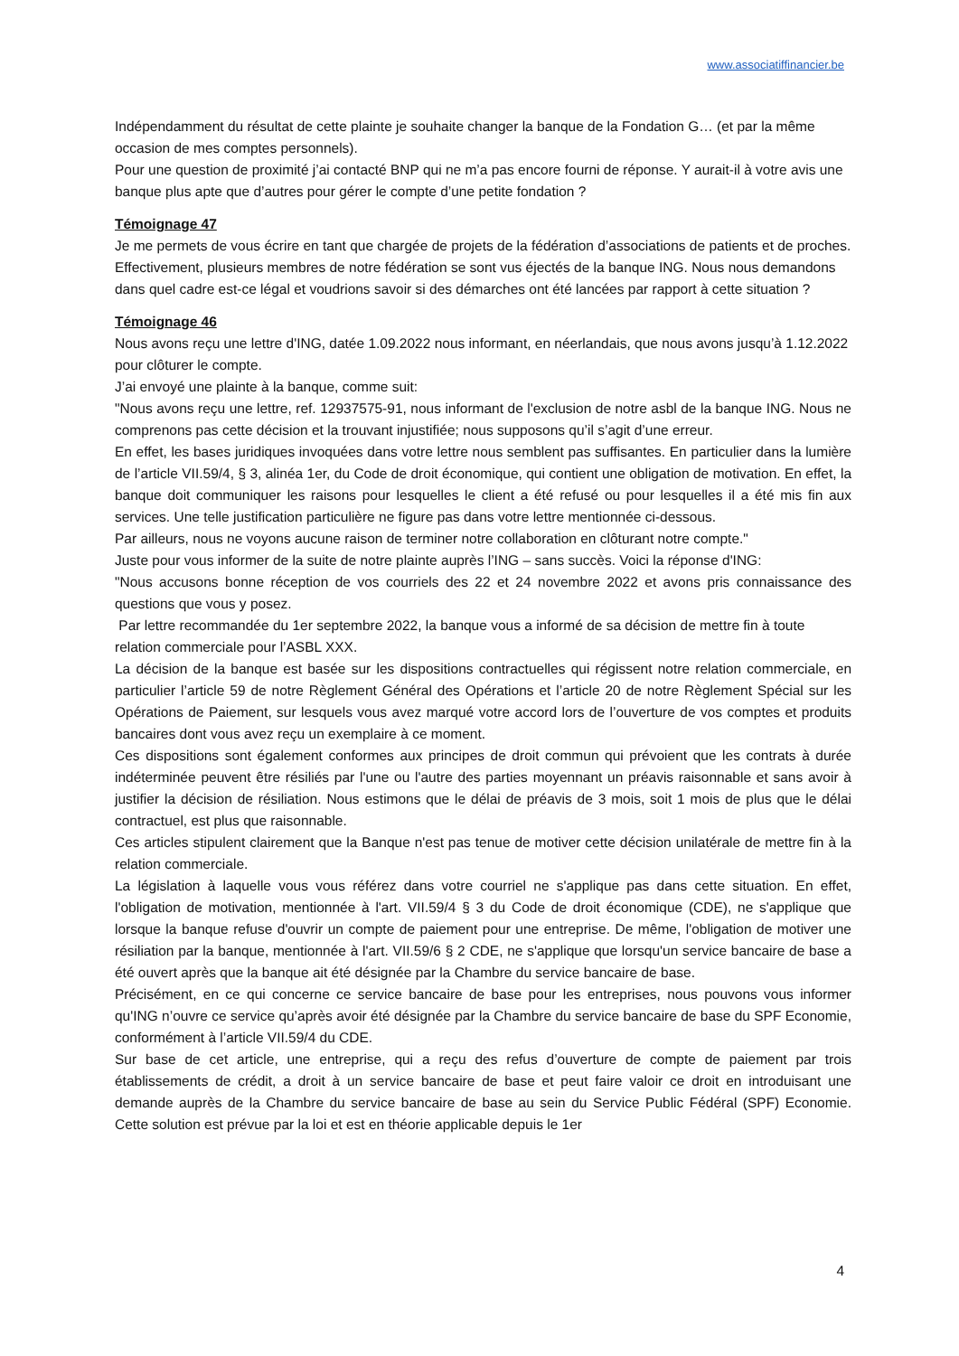www.associatiffinancier.be
Indépendamment du résultat de cette plainte je souhaite changer la banque de la Fondation G… (et par la même occasion de mes comptes personnels).
Pour une question de proximité j’ai contacté BNP qui ne m’a pas encore fourni de réponse. Y aurait-il à votre avis une banque plus apte que d’autres pour gérer le compte d’une petite fondation ?
Témoignage 47
Je me permets de vous écrire en tant que chargée de projets de la fédération d’associations de patients et de proches. Effectivement, plusieurs membres de notre fédération se sont vus éjectés de la banque ING. Nous nous demandons dans quel cadre est-ce légal et voudrions savoir si des démarches ont été lancées par rapport à cette situation ?
Témoignage 46
Nous avons reçu une lettre d'ING, datée 1.09.2022 nous informant, en néerlandais, que nous avons jusqu’à 1.12.2022 pour clôturer le compte.
J’ai envoyé une plainte à la banque, comme suit:
"Nous avons reçu une lettre, ref. 12937575-91, nous informant de l'exclusion de notre asbl de la banque ING. Nous ne comprenons pas cette décision et la trouvant injustifiée; nous supposons qu’il s’agit d’une erreur.
En effet, les bases juridiques invoquées dans votre lettre nous semblent pas suffisantes. En particulier dans la lumière de l’article VII.59/4, § 3, alinéa 1er, du Code de droit économique, qui contient une obligation de motivation. En effet, la banque doit communiquer les raisons pour lesquelles le client a été refusé ou pour lesquelles il a été mis fin aux services. Une telle justification particulière ne figure pas dans votre lettre mentionnée ci-dessous.
Par ailleurs, nous ne voyons aucune raison de terminer notre collaboration en clôturant notre compte."
Juste pour vous informer de la suite de notre plainte auprès l’ING – sans succès. Voici la réponse d'ING:
"Nous accusons bonne réception de vos courriels des 22 et 24 novembre 2022 et avons pris connaissance des questions que vous y posez.
Par lettre recommandée du 1er septembre 2022, la banque vous a informé de sa décision de mettre fin à toute relation commerciale pour l’ASBL XXX.
La décision de la banque est basée sur les dispositions contractuelles qui régissent notre relation commerciale, en particulier l’article 59 de notre Règlement Général des Opérations et l’article 20 de notre Règlement Spécial sur les Opérations de Paiement, sur lesquels vous avez marqué votre accord lors de l’ouverture de vos comptes et produits bancaires dont vous avez reçu un exemplaire à ce moment.
Ces dispositions sont également conformes aux principes de droit commun qui prévoient que les contrats à durée indéterminée peuvent être résiliés par l'une ou l'autre des parties moyennant un préavis raisonnable et sans avoir à justifier la décision de résiliation. Nous estimons que le délai de préavis de 3 mois, soit 1 mois de plus que le délai contractuel, est plus que raisonnable.
Ces articles stipulent clairement que la Banque n'est pas tenue de motiver cette décision unilatérale de mettre fin à la relation commerciale.
La législation à laquelle vous vous référez dans votre courriel ne s'applique pas dans cette situation. En effet, l'obligation de motivation, mentionnée à l'art. VII.59/4 § 3 du Code de droit économique (CDE), ne s'applique que lorsque la banque refuse d'ouvrir un compte de paiement pour une entreprise. De même, l'obligation de motiver une résiliation par la banque, mentionnée à l'art. VII.59/6 § 2 CDE, ne s'applique que lorsqu'un service bancaire de base a été ouvert après que la banque ait été désignée par la Chambre du service bancaire de base.
Précisément, en ce qui concerne ce service bancaire de base pour les entreprises, nous pouvons vous informer qu'ING n’ouvre ce service qu’après avoir été désignée par la Chambre du service bancaire de base du SPF Economie, conformément à l’article VII.59/4 du CDE.
Sur base de cet article, une entreprise, qui a reçu des refus d’ouverture de compte de paiement par trois établissements de crédit, a droit à un service bancaire de base et peut faire valoir ce droit en introduisant une demande auprès de la Chambre du service bancaire de base au sein du Service Public Fédéral (SPF) Economie. Cette solution est prévue par la loi et est en théorie applicable depuis le 1er
4